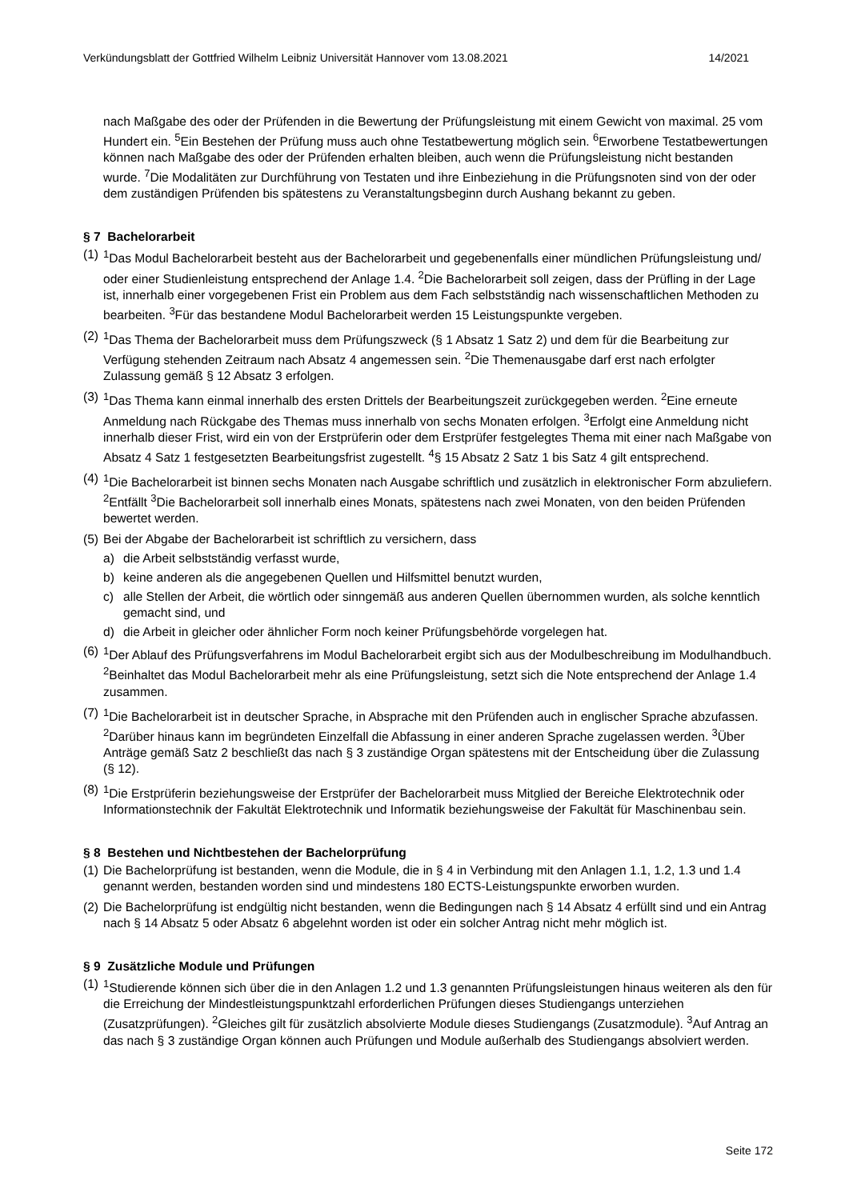Verkündungsblatt der Gottfried Wilhelm Leibniz Universität Hannover vom 13.08.2021 14/2021
nach Maßgabe des oder der Prüfenden in die Bewertung der Prüfungsleistung mit einem Gewicht von maximal. 25 vom Hundert ein. <sup>5</sup>Ein Bestehen der Prüfung muss auch ohne Testatbewertung möglich sein. <sup>6</sup>Erworbene Testatbewertungen können nach Maßgabe des oder der Prüfenden erhalten bleiben, auch wenn die Prüfungsleistung nicht bestanden wurde. <sup>7</sup>Die Modalitäten zur Durchführung von Testaten und ihre Einbeziehung in die Prüfungsnoten sind von der oder dem zuständigen Prüfenden bis spätestens zu Veranstaltungsbeginn durch Aushang bekannt zu geben.
§ 7 Bachelorarbeit
(1) <sup>1</sup>Das Modul Bachelorarbeit besteht aus der Bachelorarbeit und gegebenenfalls einer mündlichen Prüfungsleistung und/ oder einer Studienleistung entsprechend der Anlage 1.4. <sup>2</sup>Die Bachelorarbeit soll zeigen, dass der Prüfling in der Lage ist, innerhalb einer vorgegebenen Frist ein Problem aus dem Fach selbstständig nach wissenschaftlichen Methoden zu bearbeiten. <sup>3</sup>Für das bestandene Modul Bachelorarbeit werden 15 Leistungspunkte vergeben.
(2) <sup>1</sup>Das Thema der Bachelorarbeit muss dem Prüfungszweck (§ 1 Absatz 1 Satz 2) und dem für die Bearbeitung zur Verfügung stehenden Zeitraum nach Absatz 4 angemessen sein. <sup>2</sup>Die Themenausgabe darf erst nach erfolgter Zulassung gemäß § 12 Absatz 3 erfolgen.
(3) <sup>1</sup>Das Thema kann einmal innerhalb des ersten Drittels der Bearbeitungszeit zurückgegeben werden. <sup>2</sup>Eine erneute Anmeldung nach Rückgabe des Themas muss innerhalb von sechs Monaten erfolgen. <sup>3</sup>Erfolgt eine Anmeldung nicht innerhalb dieser Frist, wird ein von der Erstprüferin oder dem Erstprüfer festgelegtes Thema mit einer nach Maßgabe von Absatz 4 Satz 1 festgesetzten Bearbeitungsfrist zugestellt. <sup>4</sup>§ 15 Absatz 2 Satz 1 bis Satz 4 gilt entsprechend.
(4) <sup>1</sup>Die Bachelorarbeit ist binnen sechs Monaten nach Ausgabe schriftlich und zusätzlich in elektronischer Form abzuliefern. <sup>2</sup>Entfällt <sup>3</sup>Die Bachelorarbeit soll innerhalb eines Monats, spätestens nach zwei Monaten, von den beiden Prüfenden bewertet werden.
(5) Bei der Abgabe der Bachelorarbeit ist schriftlich zu versichern, dass
a) die Arbeit selbstständig verfasst wurde,
b) keine anderen als die angegebenen Quellen und Hilfsmittel benutzt wurden,
c) alle Stellen der Arbeit, die wörtlich oder sinngemäß aus anderen Quellen übernommen wurden, als solche kenntlich gemacht sind, und
d) die Arbeit in gleicher oder ähnlicher Form noch keiner Prüfungsbehörde vorgelegen hat.
(6) <sup>1</sup>Der Ablauf des Prüfungsverfahrens im Modul Bachelorarbeit ergibt sich aus der Modulbeschreibung im Modulhandbuch. <sup>2</sup>Beinhaltet das Modul Bachelorarbeit mehr als eine Prüfungsleistung, setzt sich die Note entsprechend der Anlage 1.4 zusammen.
(7) <sup>1</sup>Die Bachelorarbeit ist in deutscher Sprache, in Absprache mit den Prüfenden auch in englischer Sprache abzufassen. <sup>2</sup>Darüber hinaus kann im begründeten Einzelfall die Abfassung in einer anderen Sprache zugelassen werden. <sup>3</sup>Über Anträge gemäß Satz 2 beschließt das nach § 3 zuständige Organ spätestens mit der Entscheidung über die Zulassung (§ 12).
(8) <sup>1</sup>Die Erstprüferin beziehungsweise der Erstprüfer der Bachelorarbeit muss Mitglied der Bereiche Elektrotechnik oder Informationstechnik der Fakultät Elektrotechnik und Informatik beziehungsweise der Fakultät für Maschinenbau sein.
§ 8 Bestehen und Nichtbestehen der Bachelorprüfung
(1) Die Bachelorprüfung ist bestanden, wenn die Module, die in § 4 in Verbindung mit den Anlagen 1.1, 1.2, 1.3 und 1.4 genannt werden, bestanden worden sind und mindestens 180 ECTS-Leistungspunkte erworben wurden.
(2) Die Bachelorprüfung ist endgültig nicht bestanden, wenn die Bedingungen nach § 14 Absatz 4 erfüllt sind und ein Antrag nach § 14 Absatz 5 oder Absatz 6 abgelehnt worden ist oder ein solcher Antrag nicht mehr möglich ist.
§ 9 Zusätzliche Module und Prüfungen
(1) <sup>1</sup>Studierende können sich über die in den Anlagen 1.2 und 1.3 genannten Prüfungsleistungen hinaus weiteren als den für die Erreichung der Mindestleistungspunktzahl erforderlichen Prüfungen dieses Studiengangs unterziehen (Zusatzprüfungen). <sup>2</sup>Gleiches gilt für zusätzlich absolvierte Module dieses Studiengangs (Zusatzmodule). <sup>3</sup>Auf Antrag an das nach § 3 zuständige Organ können auch Prüfungen und Module außerhalb des Studiengangs absolviert werden.
Seite 172